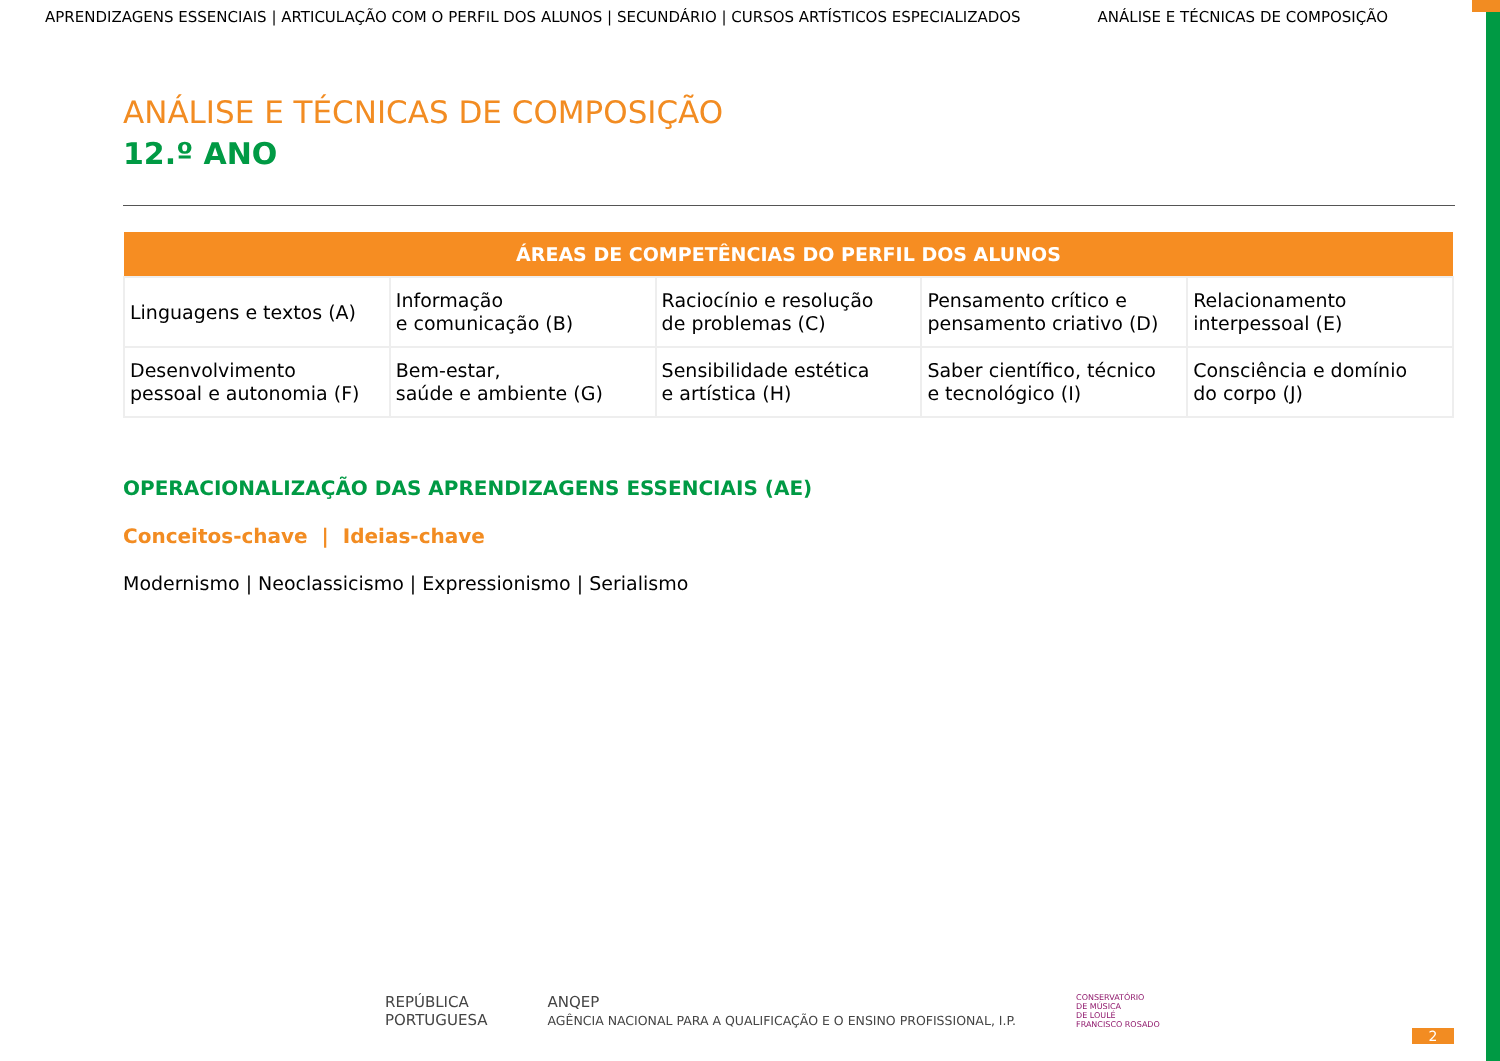APRENDIZAGENS ESSENCIAIS | ARTICULAÇÃO COM O PERFIL DOS ALUNOS | SECUNDÁRIO | CURSOS ARTÍSTICOS ESPECIALIZADOS ANÁLISE E TÉCNICAS DE COMPOSIÇÃO
ANÁLISE E TÉCNICAS DE COMPOSIÇÃO
12.º ANO
| ÁREAS DE COMPETÊNCIAS DO PERFIL DOS ALUNOS | | | | |
| --- | --- | --- | --- | --- |
| Linguagens e textos (A) | Informação e comunicação (B) | Raciocínio e resolução de problemas (C) | Pensamento crítico e pensamento criativo (D) | Relacionamento interpessoal (E) |
| Desenvolvimento pessoal e autonomia (F) | Bem-estar, saúde e ambiente (G) | Sensibilidade estética e artística (H) | Saber científico, técnico e tecnológico (I) | Consciência e domínio do corpo (J) |
OPERACIONALIZAÇÃO DAS APRENDIZAGENS ESSENCIAIS (AE)
Conceitos-chave | Ideias-chave
Modernismo | Neoclassicismo | Expressionismo | Serialismo
REPÚBLICA
PORTUGUESA ANQEP
AGÊNCIA NACIONAL PARA A QUALIFICAÇÃO E O ENSINO PROFISSIONAL, I.P. CONSERVATÓRIO
DE MÚSICA
DE LOULÉ
FRANCISCO ROSADO
2